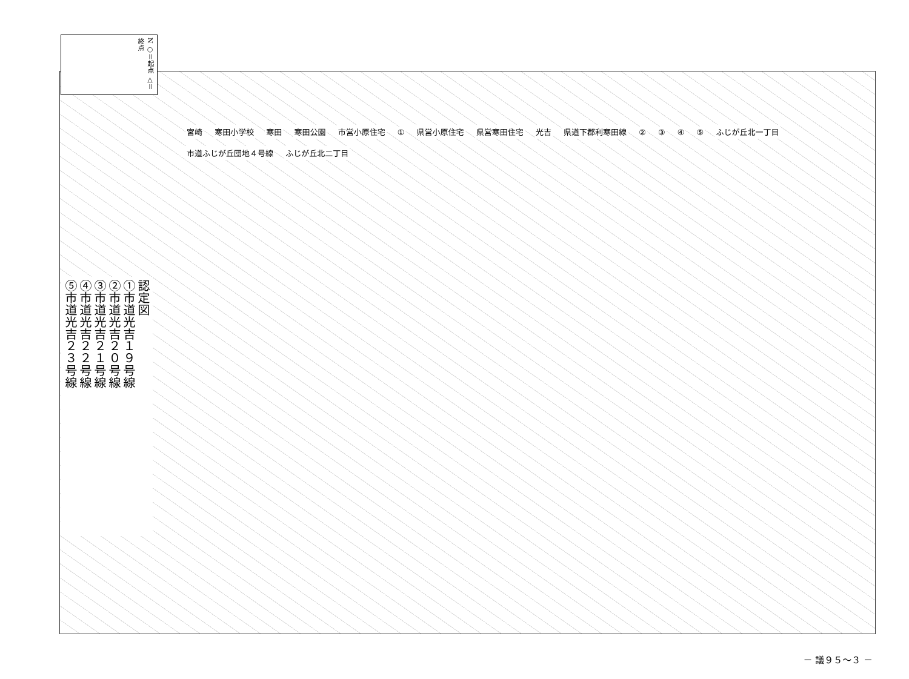N ○＝起点 △＝終点
認定図
①市道光吉１９号線
②市道光吉２０号線
③市道光吉２１号線
④市道光吉２２号線
⑤市道光吉２３号線
宮崎 寒田小学校 寒田 寒田公園 市営小原住宅 ① 県営小原住宅 県営寒田住宅 光吉 県道下郡利寒田線 ② ③ ④ ⑤ ふじが丘北一丁目 市道ふじが丘団地４号線 ふじが丘北二丁目
－ 議９５～３ －